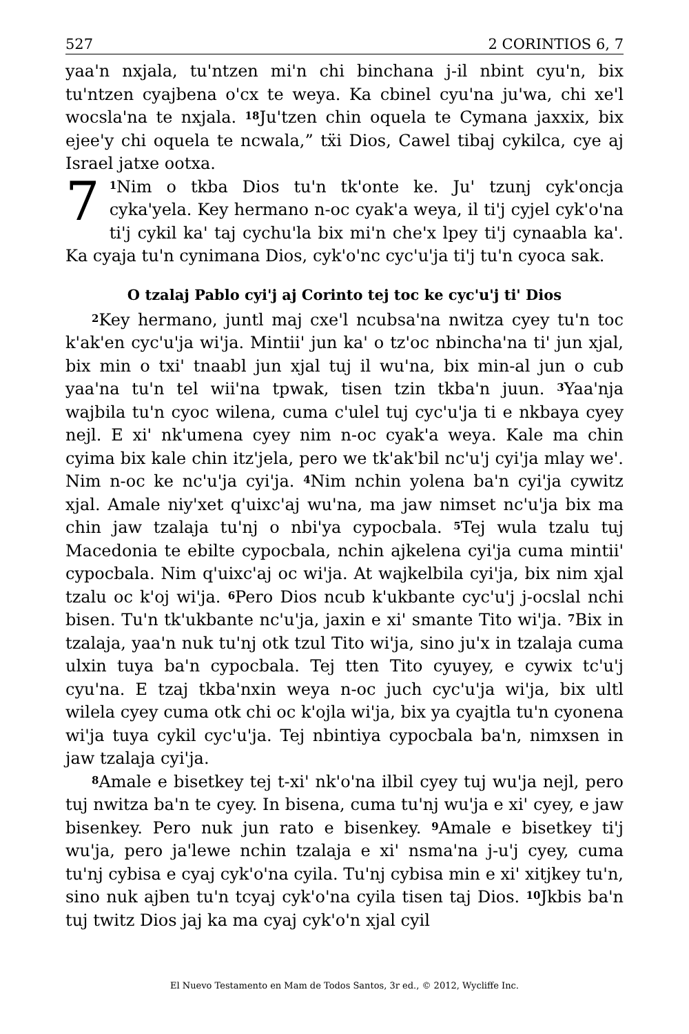527 2 CORINTIOS 6, 7
yaa'n nxjala, tu'ntzen mi'n chi binchana j-il nbint cyu'n, bix tu'ntzen cyajbena o'cx te weya. Ka cbinel cyu'na ju'wa, chi xe'l wocsla'na te nxjala. <sup>18</sup>Ju'tzen chin oquela te Cymana jaxxix, bix ejee'y chi oquela te ncwala,” tẍi Dios, Cawel tibaj cykilca, cye aj Israel jatxe ootxa.
7<sup>1</sup>Nim o tkba Dios tu'n tk'onte ke. Ju' tzunj cyk'oncja cyka'yela. Key hermano n-oc cyak'a weya, il ti'j cyjel cyk'o'na ti'j cykil ka' taj cychu'la bix mi'n che'x lpey ti'j cynaabla ka'. Ka cyaja tu'n cynimana Dios, cyk'o'nc cyc'u'ja ti'j tu'n cyoca sak.
O tzalaj Pablo cyi'j aj Corinto tej toc ke cyc'u'j ti' Dios
<sup>2</sup> Key hermano, juntl maj cxe'l ncubsa'na nwitza cyey tu'n toc k'ak'en cyc'u'ja wi'ja. Mintii' jun ka' o tz'oc nbincha'na ti' jun xjal, bix min o txi' tnaabl jun xjal tuj il wu'na, bix min-al jun o cub yaa'na tu'n tel wii'na tpwak, tisen tzin tkba'n juun. <sup>3</sup>Yaa'nja wajbila tu'n cyoc wilena, cuma c'ulel tuj cyc'u'ja ti e nkbaya cyey nejl. E xi' nk'umena cyey nim n-oc cyak'a weya. Kale ma chin cyima bix kale chin itz'jela, pero we tk'ak'bil nc'u'j cyi'ja mlay we'. Nim n-oc ke nc'u'ja cyi'ja. <sup>4</sup>Nim nchin yolena ba'n cyi'ja cywitz xjal. Amale niy'xet q'uixc'aj wu'na, ma jaw nimset nc'u'ja bix ma chin jaw tzalaja tu'nj o nbi'ya cypocbala. <sup>5</sup>Tej wula tzalu tuj Macedonia te ebilte cypocbala, nchin ajkelena cyi'ja cuma mintii' cypocbala. Nim q'uixc'aj oc wi'ja. At wajkelbila cyi'ja, bix nim xjal tzalu oc k'oj wi'ja. <sup>6</sup>Pero Dios ncub k'ukbante cyc'u'j j-ocslal nchi bisen. Tu'n tk'ukbante nc'u'ja, jaxin e xi' smante Tito wi'ja. <sup>7</sup>Bix in tzalaja, yaa'n nuk tu'nj otk tzul Tito wi'ja, sino ju'x in tzalaja cuma ulxin tuya ba'n cypocbala. Tej tten Tito cyuyey, e cywix tc'u'j cyu'na. E tzaj tkba'nxin weya n-oc juch cyc'u'ja wi'ja, bix ultl wilela cyey cuma otk chi oc k'ojla wi'ja, bix ya cyajtla tu'n cyonena wi'ja tuya cykil cyc'u'ja. Tej nbintiya cypocbala ba'n, nimxsen in jaw tzalaja cyi'ja.
<sup>8</sup> Amale e bisetkey tej t-xi' nk'o'na ilbil cyey tuj wu'ja nejl, pero tuj nwitza ba'n te cyey. In bisena, cuma tu'nj wu'ja e xi' cyey, e jaw bisenkey. Pero nuk jun rato e bisenkey. <sup>9</sup>Amale e bisetkey ti'j wu'ja, pero ja'lewe nchin tzalaja e xi' nsma'na j-u'j cyey, cuma tu'nj cybisa e cyaj cyk'o'na cyila. Tu'nj cybisa min e xi' xitjkey tu'n, sino nuk ajben tu'n tcyaj cyk'o'na cyila tisen taj Dios. <sup>10</sup>Jkbis ba'n tuj twitz Dios jaj ka ma cyaj cyk'o'n xjal cyil
El Nuevo Testamento en Mam de Todos Santos, 3r ed., © 2012, Wycliffe Inc.